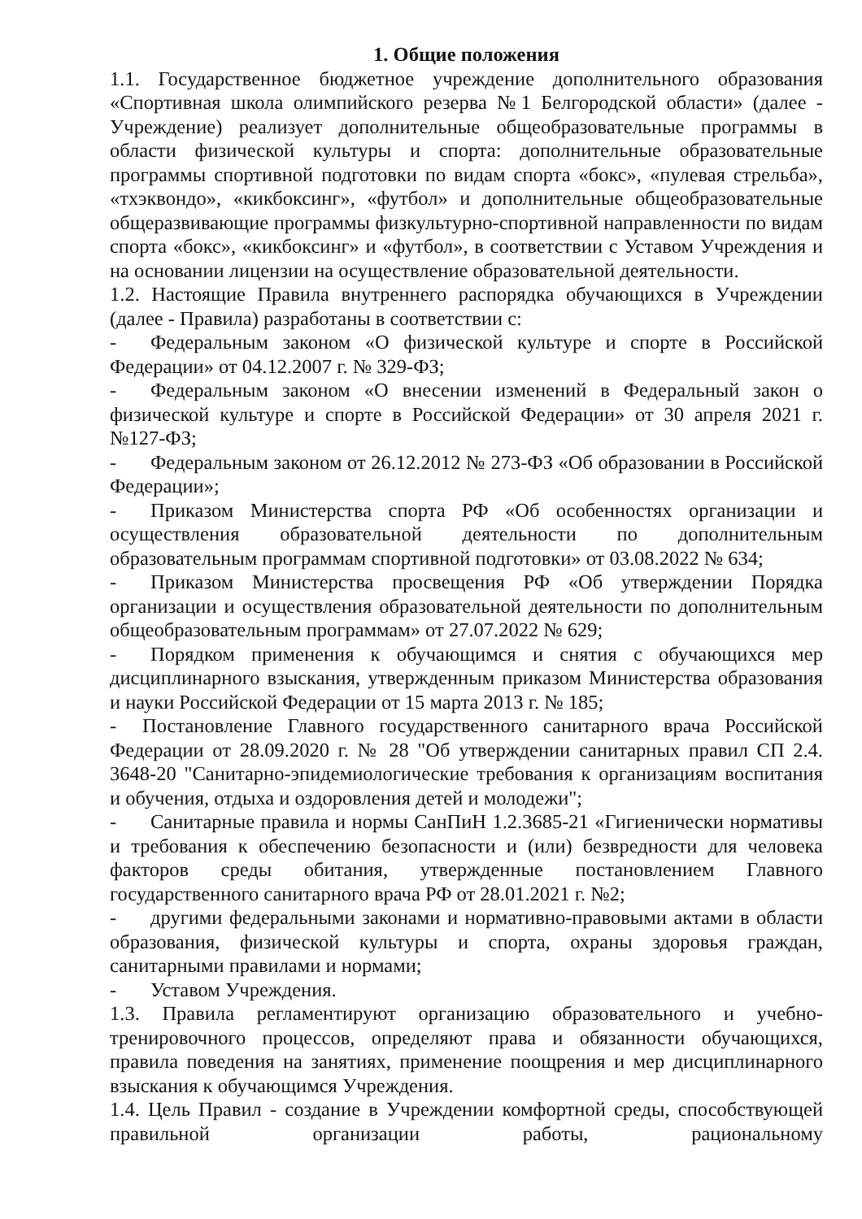1. Общие положения
1.1. Государственное бюджетное учреждение дополнительного образования «Спортивная школа олимпийского резерва №1 Белгородской области» (далее - Учреждение) реализует дополнительные общеобразовательные программы в области физической культуры и спорта: дополнительные образовательные программы спортивной подготовки по видам спорта «бокс», «пулевая стрельба», «тхэквондо», «кикбоксинг», «футбол» и дополнительные общеобразовательные общеразвивающие программы физкультурно-спортивной направленности по видам спорта «бокс», «кикбоксинг» и «футбол», в соответствии с Уставом Учреждения и на основании лицензии на осуществление образовательной деятельности.
1.2. Настоящие Правила внутреннего распорядка обучающихся в Учреждении (далее - Правила) разработаны в соответствии с:
- Федеральным законом «О физической культуре и спорте в Российской Федерации» от 04.12.2007 г. № 329-ФЗ;
- Федеральным законом «О внесении изменений в Федеральный закон о физической культуре и спорте в Российской Федерации» от 30 апреля 2021 г. №127-ФЗ;
- Федеральным законом от 26.12.2012 № 273-ФЗ «Об образовании в Российской Федерации»;
- Приказом Министерства спорта РФ «Об особенностях организации и осуществления образовательной деятельности по дополнительным образовательным программам спортивной подготовки» от 03.08.2022 № 634;
- Приказом Министерства просвещения РФ «Об утверждении Порядка организации и осуществления образовательной деятельности по дополнительным общеобразовательным программам» от 27.07.2022 № 629;
- Порядком применения к обучающимся и снятия с обучающихся мер дисциплинарного взыскания, утвержденным приказом Министерства образования и науки Российской Федерации от 15 марта 2013 г. № 185;
- Постановление Главного государственного санитарного врача Российской Федерации от 28.09.2020 г. № 28 "Об утверждении санитарных правил СП 2.4. 3648-20 "Санитарно-эпидемиологические требования к организациям воспитания и обучения, отдыха и оздоровления детей и молодежи";
- Санитарные правила и нормы СанПиН 1.2.3685-21 «Гигиенически нормативы и требования к обеспечению безопасности и (или) безвредности для человека факторов среды обитания, утвержденные постановлением Главного государственного санитарного врача РФ от 28.01.2021 г. №2;
- другими федеральными законами и нормативно-правовыми актами в области образования, физической культуры и спорта, охраны здоровья граждан, санитарными правилами и нормами;
- Уставом Учреждения.
1.3. Правила регламентируют организацию образовательного и учебно-тренировочного процессов, определяют права и обязанности обучающихся, правила поведения на занятиях, применение поощрения и мер дисциплинарного взыскания к обучающимся Учреждения.
1.4. Цель Правил - создание в Учреждении комфортной среды, способствующей правильной организации работы, рациональному